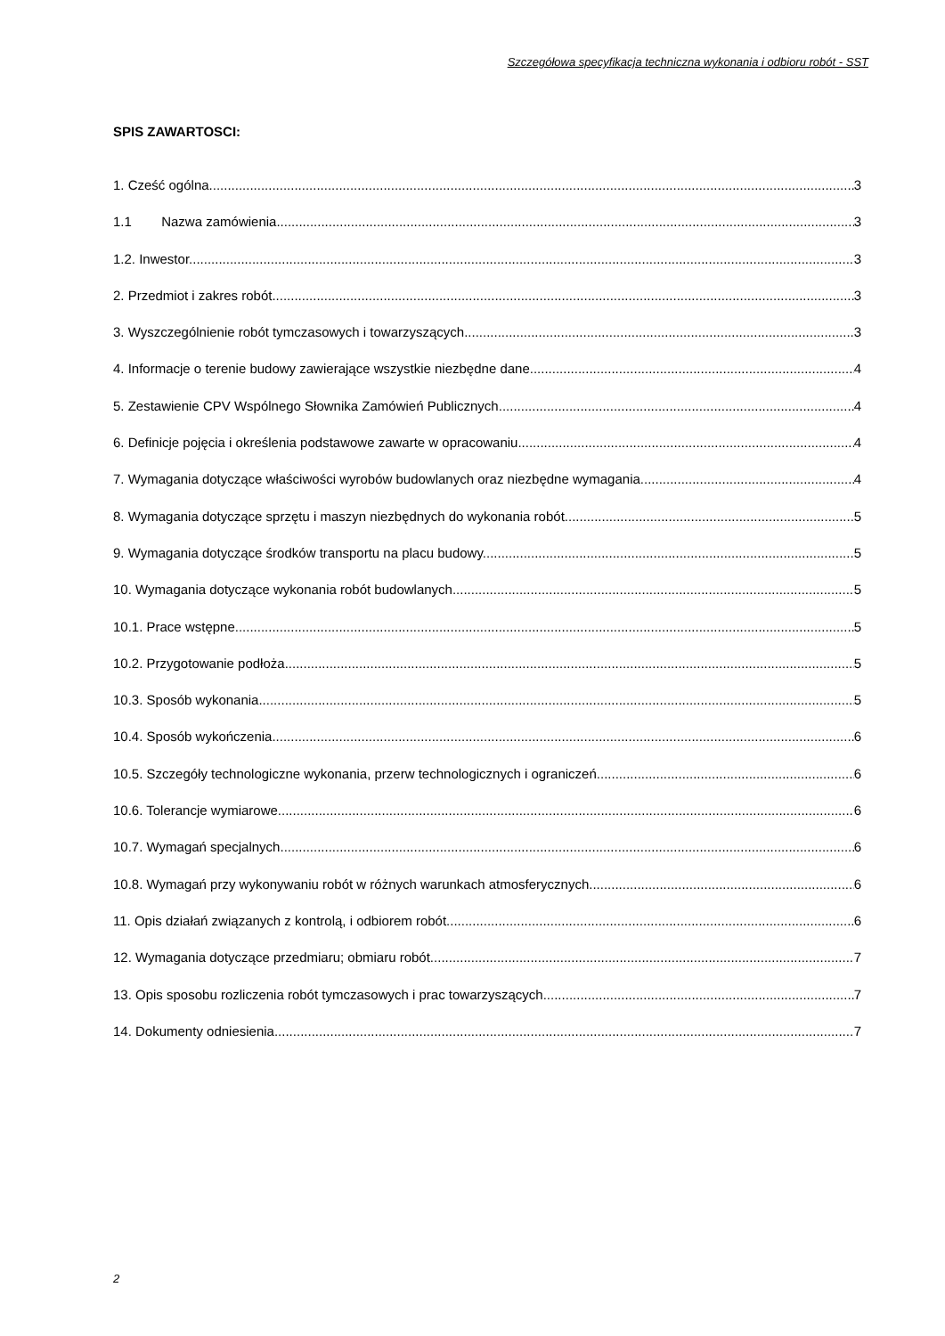Szczegółowa specyfikacja techniczna wykonania i odbioru robót - SST
SPIS ZAWARTOSCI:
1. Cześć ogólna 3
1.1 Nazwa zamówienia 3
1.2. Inwestor. 3
2. Przedmiot i zakres robót 3
3. Wyszczególnienie robót tymczasowych i towarzyszących. 3
4. Informacje o terenie budowy zawierające wszystkie niezbędne dane. 4
5. Zestawienie CPV Wspólnego Słownika Zamówień Publicznych. 4
6. Definicje pojęcia i określenia podstawowe zawarte w opracowaniu. 4
7. Wymagania dotyczące właściwości wyrobów budowlanych oraz niezbędne wymagania 4
8. Wymagania dotyczące sprzętu i maszyn niezbędnych do wykonania robót 5
9. Wymagania dotyczące środków transportu na placu budowy. 5
10. Wymagania dotyczące wykonania robót budowlanych. 5
10.1. Prace wstępne 5
10.2. Przygotowanie podłoża 5
10.3. Sposób wykonania 5
10.4. Sposób wykończenia 6
10.5. Szczegóły technologiczne wykonania, przerw technologicznych i ograniczeń 6
10.6. Tolerancje wymiarowe 6
10.7. Wymagań specjalnych 6
10.8. Wymagań przy wykonywaniu robót w różnych warunkach atmosferycznych. 6
11. Opis działań związanych z kontrolą, i odbiorem robót. 6
12. Wymagania dotyczące przedmiaru; obmiaru robót. 7
13. Opis sposobu rozliczenia robót tymczasowych i prac towarzyszących 7
14. Dokumenty odniesienia 7
2